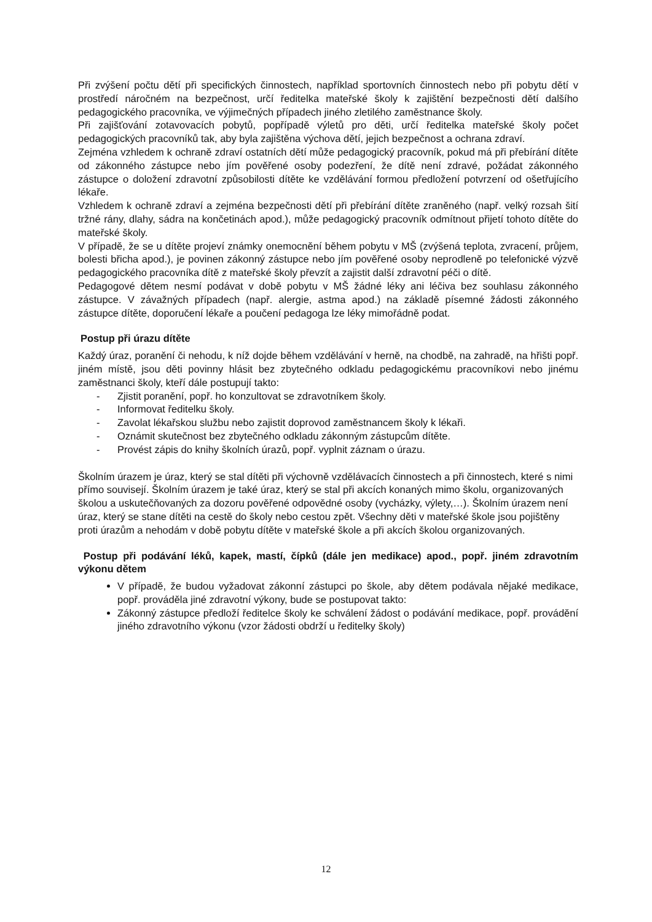Při zvýšení počtu dětí při specifických činnostech, například sportovních činnostech nebo při pobytu dětí v prostředí náročném na bezpečnost, určí ředitelka mateřské školy k zajištění bezpečnosti dětí dalšího pedagogického pracovníka, ve výjimečných případech jiného zletilého zaměstnance školy.
Při zajišťování zotavovacích pobytů, popřípadě výletů pro děti, určí ředitelka mateřské školy počet pedagogických pracovníků tak, aby byla zajištěna výchova dětí, jejich bezpečnost a ochrana zdraví.
Zejména vzhledem k ochraně zdraví ostatních dětí může pedagogický pracovník, pokud má při přebírání dítěte od zákonného zástupce nebo jím pověřené osoby podezření, že dítě není zdravé, požádat zákonného zástupce o doložení zdravotní způsobilosti dítěte ke vzdělávání formou předložení potvrzení od ošetřujícího lékaře.
Vzhledem k ochraně zdraví a zejména bezpečnosti dětí při přebírání dítěte zraněného (např. velký rozsah šití tržné rány, dlahy, sádra na končetinách apod.), může pedagogický pracovník odmítnout přijetí tohoto dítěte do mateřské školy.
V případě, že se u dítěte projeví známky onemocnění během pobytu v MŠ (zvýšená teplota, zvracení, průjem, bolesti břicha apod.), je povinen zákonný zástupce nebo jím pověřené osoby neprodleně po telefonické výzvě pedagogického pracovníka dítě z mateřské školy převzít a zajistit další zdravotní péči o dítě.
Pedagogové dětem nesmí podávat v době pobytu v MŠ žádné léky ani léčiva bez souhlasu zákonného zástupce. V závažných případech (např. alergie, astma apod.) na základě písemné žádosti zákonného zástupce dítěte, doporučení lékaře a poučení pedagoga lze léky mimořádně podat.
Postup při úrazu dítěte
Každý úraz, poranění či nehodu, k níž dojde během vzdělávání v herně, na chodbě, na zahradě, na hřišti popř. jiném místě, jsou děti povinny hlásit bez zbytečného odkladu pedagogickému pracovníkovi nebo jinému zaměstnanci školy, kteří dále postupují takto:
- Zjistit poranění, popř. ho konzultovat se zdravotníkem školy.
- Informovat ředitelku školy.
- Zavolat lékařskou službu nebo zajistit doprovod zaměstnancem školy k lékaři.
- Oznámit skutečnost bez zbytečného odkladu zákonným zástupcům dítěte.
- Provést zápis do knihy školních úrazů, popř. vyplnit záznam o úrazu.
Školním úrazem je úraz, který se stal dítěti při výchovně vzdělávacích činnostech a při činnostech, které s nimi přímo souvisejí. Školním úrazem je také úraz, který se stal při akcích konaných mimo školu, organizovaných školou a uskutečňovaných za dozoru pověřené odpovědné osoby (vycházky, výlety,…). Školním úrazem není úraz, který se stane dítěti na cestě do školy nebo cestou zpět. Všechny děti v mateřské škole jsou pojištěny proti úrazům a nehodám v době pobytu dítěte v mateřské škole a při akcích školou organizovaných.
Postup při podávání léků, kapek, mastí, čípků (dále jen medikace) apod., popř. jiném zdravotním výkonu dětem
V případě, že budou vyžadovat zákonní zástupci po škole, aby dětem podávala nějaké medikace, popř. prováděla jiné zdravotní výkony, bude se postupovat takto:
Zákonný zástupce předloží ředitelce školy ke schválení žádost o podávání medikace, popř. provádění jiného zdravotního výkonu (vzor žádosti obdrží u ředitelky školy)
12